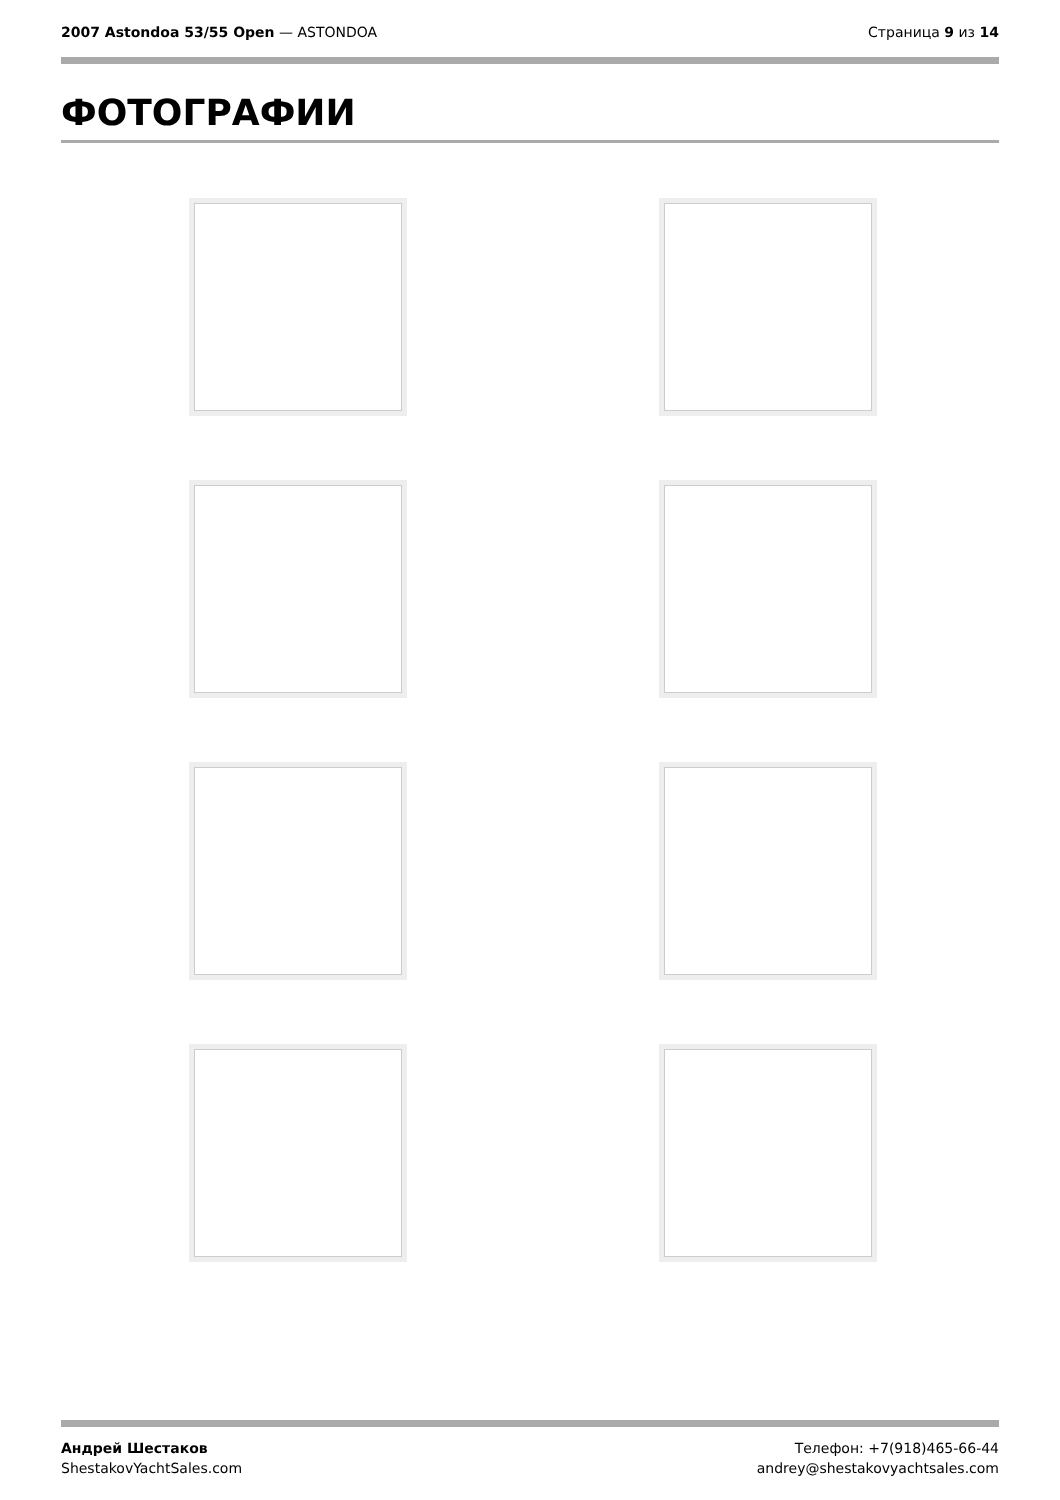2007 Astondoa 53/55 Open — ASTONDOA Страница 9 из 14
ФОТОГРАФИИ
Андрей Шестаков
ShestakovYachtSales.com
Телефон: +7(918)465-66-44
andrey@shestakovyachtsales.com